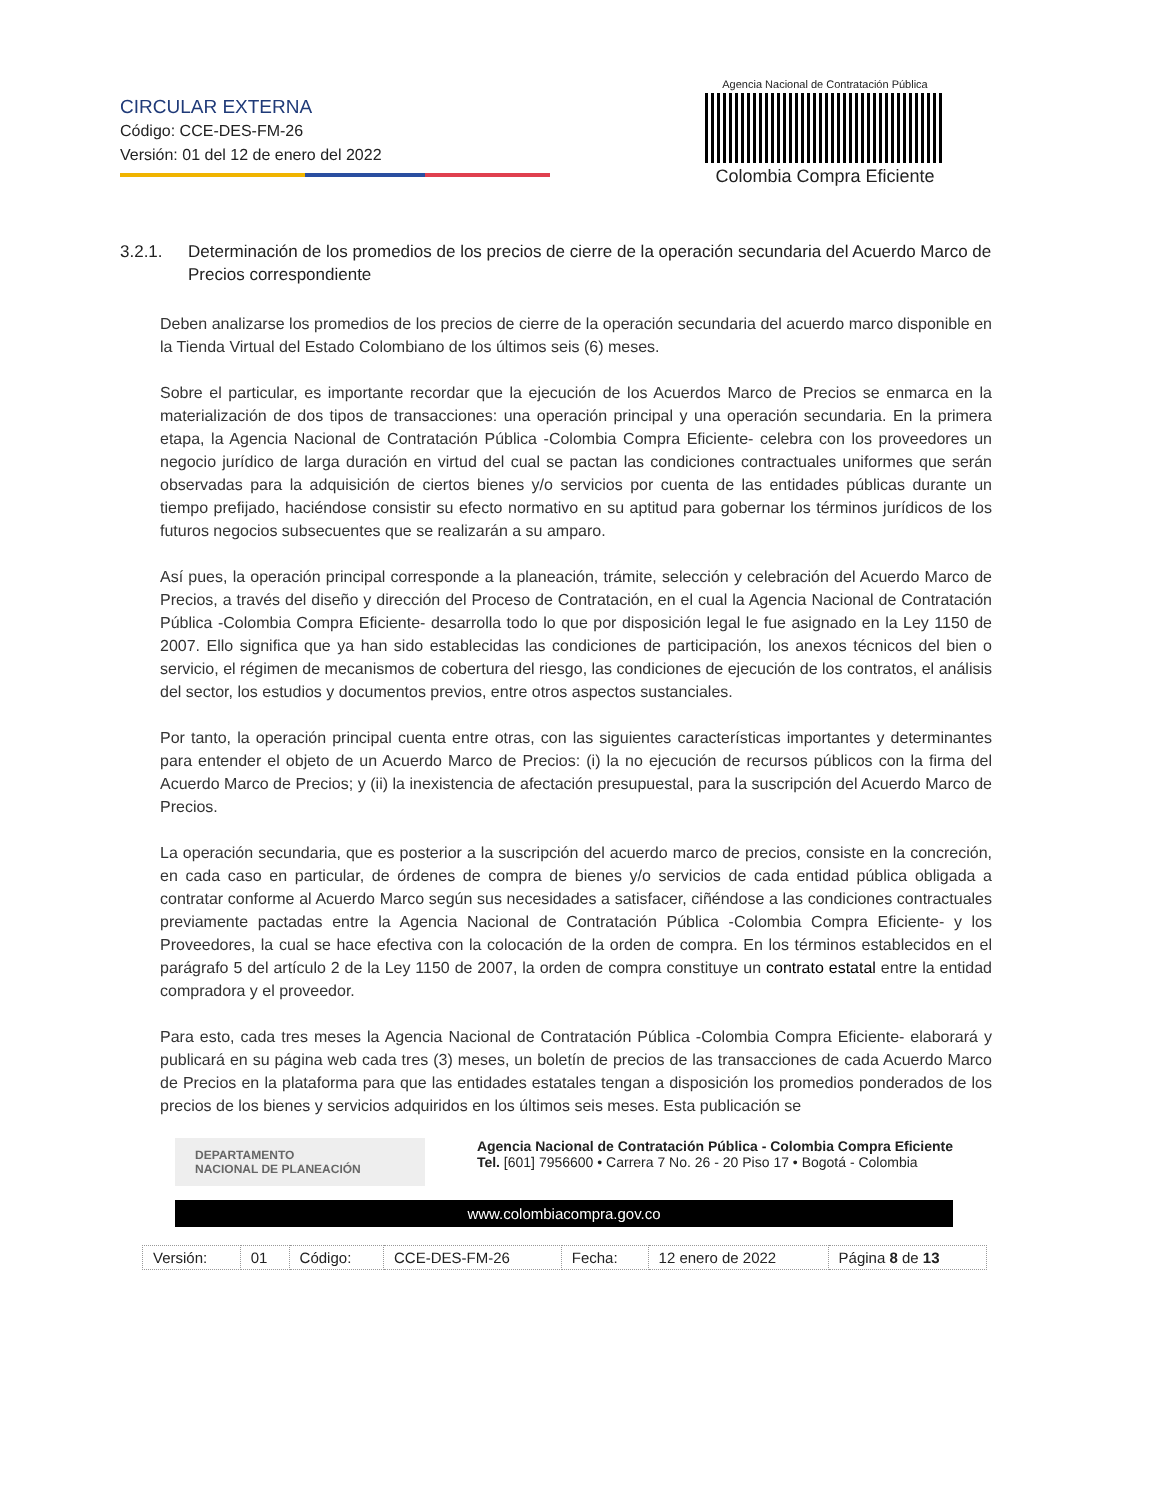CIRCULAR EXTERNA
Código: CCE-DES-FM-26
Versión: 01 del 12 de enero del 2022
Agencia Nacional de Contratación Pública
Colombia Compra Eficiente
3.2.1. Determinación de los promedios de los precios de cierre de la operación secundaria del Acuerdo Marco de Precios correspondiente
Deben analizarse los promedios de los precios de cierre de la operación secundaria del acuerdo marco disponible en la Tienda Virtual del Estado Colombiano de los últimos seis (6) meses.
Sobre el particular, es importante recordar que la ejecución de los Acuerdos Marco de Precios se enmarca en la materialización de dos tipos de transacciones: una operación principal y una operación secundaria. En la primera etapa, la Agencia Nacional de Contratación Pública -Colombia Compra Eficiente- celebra con los proveedores un negocio jurídico de larga duración en virtud del cual se pactan las condiciones contractuales uniformes que serán observadas para la adquisición de ciertos bienes y/o servicios por cuenta de las entidades públicas durante un tiempo prefijado, haciéndose consistir su efecto normativo en su aptitud para gobernar los términos jurídicos de los futuros negocios subsecuentes que se realizarán a su amparo.
Así pues, la operación principal corresponde a la planeación, trámite, selección y celebración del Acuerdo Marco de Precios, a través del diseño y dirección del Proceso de Contratación, en el cual la Agencia Nacional de Contratación Pública -Colombia Compra Eficiente- desarrolla todo lo que por disposición legal le fue asignado en la Ley 1150 de 2007. Ello significa que ya han sido establecidas las condiciones de participación, los anexos técnicos del bien o servicio, el régimen de mecanismos de cobertura del riesgo, las condiciones de ejecución de los contratos, el análisis del sector, los estudios y documentos previos, entre otros aspectos sustanciales.
Por tanto, la operación principal cuenta entre otras, con las siguientes características importantes y determinantes para entender el objeto de un Acuerdo Marco de Precios: (i) la no ejecución de recursos públicos con la firma del Acuerdo Marco de Precios; y (ii) la inexistencia de afectación presupuestal, para la suscripción del Acuerdo Marco de Precios.
La operación secundaria, que es posterior a la suscripción del acuerdo marco de precios, consiste en la concreción, en cada caso en particular, de órdenes de compra de bienes y/o servicios de cada entidad pública obligada a contratar conforme al Acuerdo Marco según sus necesidades a satisfacer, ciñéndose a las condiciones contractuales previamente pactadas entre la Agencia Nacional de Contratación Pública -Colombia Compra Eficiente- y los Proveedores, la cual se hace efectiva con la colocación de la orden de compra. En los términos establecidos en el parágrafo 5 del artículo 2 de la Ley 1150 de 2007, la orden de compra constituye un contrato estatal entre la entidad compradora y el proveedor.
Para esto, cada tres meses la Agencia Nacional de Contratación Pública -Colombia Compra Eficiente- elaborará y publicará en su página web cada tres (3) meses, un boletín de precios de las transacciones de cada Acuerdo Marco de Precios en la plataforma para que las entidades estatales tengan a disposición los promedios ponderados de los precios de los bienes y servicios adquiridos en los últimos seis meses. Esta publicación se
DEPARTAMENTO
NACIONAL DE PLANEACIÓN
Agencia Nacional de Contratación Pública - Colombia Compra Eficiente
Tel. [601] 7956600 • Carrera 7 No. 26 - 20 Piso 17 • Bogotá - Colombia
www.colombiacompra.gov.co
| Versión: | 01 | Código: | CCE-DES-FM-26 | Fecha: | 12 enero de 2022 | Página 8 de 13 |